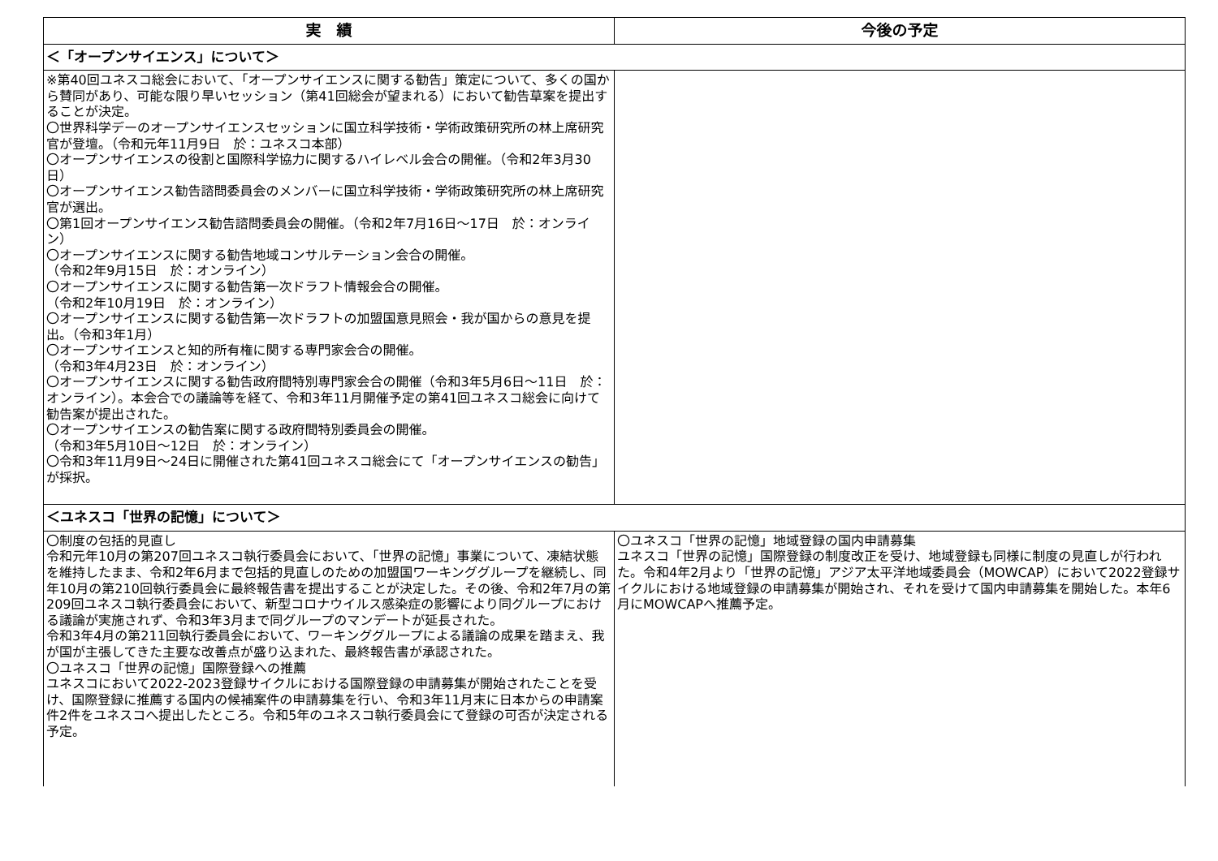| 実 績 | 今後の予定 |
| --- | --- |
| ＜「オープンサイエンス」について＞ | |
| ※第40回ユネスコ総会において、「オープンサイエンスに関する勧告」策定について、多くの国から賛同があり、可能な限り早いセッション（第41回総会が望まれる）において勧告草案を提出することが決定。 〇世界科学デーのオープンサイエンスセッションに国立科学技術・学術政策研究所の林上席研究官が登壇。（令和元年11月9日 於：ユネスコ本部） 〇オープンサイエンスの役割と国際科学協力に関するハイレベル会合の開催。（令和2年3月30日） 〇オープンサイエンス勧告諮問委員会のメンバーに国立科学技術・学術政策研究所の林上席研究官が選出。 〇第1回オープンサイエンス勧告諮問委員会の開催。（令和2年7月16日～17日 於：オンライン） 〇オープンサイエンスに関する勧告地域コンサルテーション会合の開催。 （令和2年9月15日 於：オンライン） 〇オープンサイエンスに関する勧告第一次ドラフト情報会合の開催。 （令和2年10月19日 於：オンライン） 〇オープンサイエンスに関する勧告第一次ドラフトの加盟国意見照会・我が国からの意見を提出。（令和3年1月） 〇オープンサイエンスと知的所有権に関する専門家会合の開催。 （令和3年4月23日 於：オンライン） 〇オープンサイエンスに関する勧告政府間特別専門家会合の開催（令和3年5月6日～11日 於：オンライン）。本会合での議論等を経て、令和3年11月開催予定の第41回ユネスコ総会に向けて勧告案が提出された。 〇オープンサイエンスの勧告案に関する政府間特別委員会の開催。 （令和3年5月10日～12日 於：オンライン） 〇令和3年11月9日～24日に開催された第41回ユネスコ総会にて「オープンサイエンスの勧告」が採択。 | |
| ＜ユネスコ「世界の記憶」について＞ | |
| 〇制度の包括的見直し 令和元年10月の第207回ユネスコ執行委員会において、「世界の記憶」事業について、凍結状態を維持したまま、令和2年6月まで包括的見直しのための加盟国ワーキンググループを継続し、同年10月の第210回執行委員会に最終報告書を提出することが決定した。その後、令和2年7月の第209回ユネスコ執行委員会において、新型コロナウイルス感染症の影響により同グループにおける議論が実施されず、令和3年3月まで同グループのマンデートが延長された。 令和3年4月の第211回執行委員会において、ワーキンググループによる議論の成果を踏まえ、我が国が主張してきた主要な改善点が盛り込まれた、最終報告書が承認された。 〇ユネスコ「世界の記憶」国際登録への推薦 ユネスコにおいて2022-2023登録サイクルにおける国際登録の申請募集が開始されたことを受け、国際登録に推薦する国内の候補案件の申請募集を行い、令和3年11月末に日本からの申請案件2件をユネスコへ提出したところ。令和5年のユネスコ執行委員会にて登録の可否が決定される予定。 | 〇ユネスコ「世界の記憶」地域登録の国内申請募集 ユネスコ「世界の記憶」国際登録の制度改正を受け、地域登録も同様に制度の見直しが行われた。令和4年2月より「世界の記憶」アジア太平洋地域委員会（MOWCAP）において2022登録サイクルにおける地域登録の申請募集が開始され、それを受けて国内申請募集を開始した。本年6月にMOWCAPへ推薦予定。 |